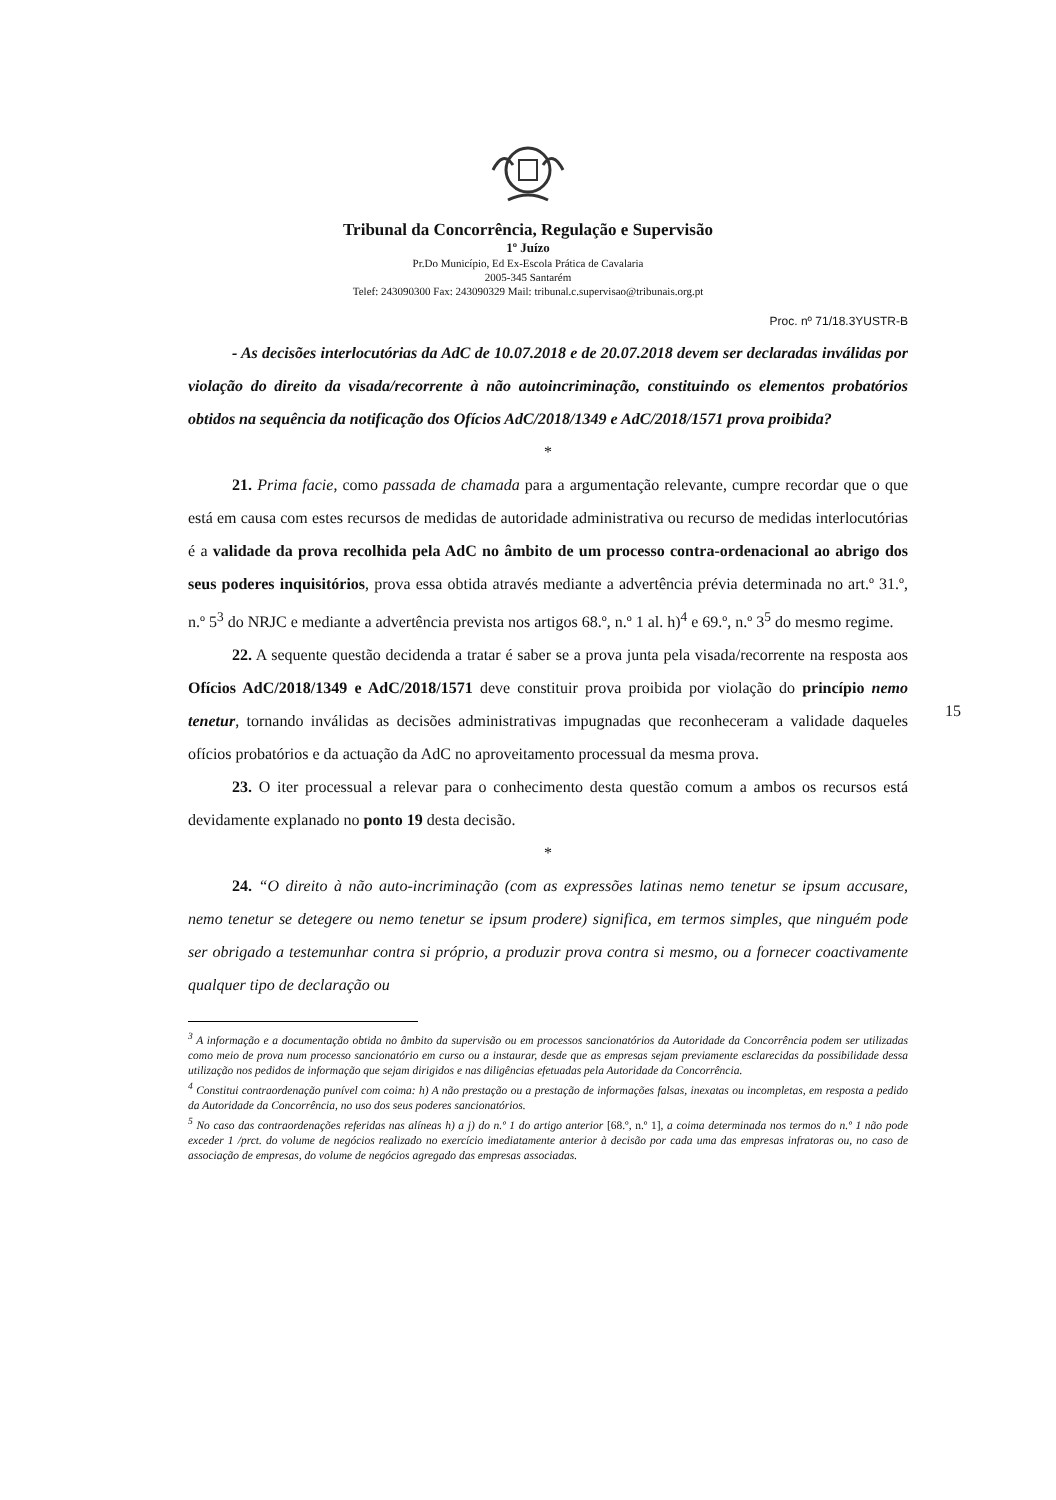Tribunal da Concorrência, Regulação e Supervisão
1º Juízo
Pr.Do Município, Ed Ex-Escola Prática de Cavalaria
2005-345 Santarém
Telef: 243090300 Fax: 243090329 Mail: tribunal.c.supervisao@tribunais.org.pt
Proc. nº 71/18.3YUSTR-B
- As decisões interlocutórias da AdC de 10.07.2018 e de 20.07.2018 devem ser declaradas inválidas por violação do direito da visada/recorrente à não autoincriminação, constituindo os elementos probatórios obtidos na sequência da notificação dos Ofícios AdC/2018/1349 e AdC/2018/1571 prova proibida?
*
21. Prima facie, como passada de chamada para a argumentação relevante, cumpre recordar que o que está em causa com estes recursos de medidas de autoridade administrativa ou recurso de medidas interlocutórias é a validade da prova recolhida pela AdC no âmbito de um processo contra-ordenacional ao abrigo dos seus poderes inquisitórios, prova essa obtida através mediante a advertência prévia determinada no art.º 31.º, n.º 5<sup>3</sup> do NRJC e mediante a advertência prevista nos artigos 68.º, n.º 1 al. h)<sup>4</sup> e 69.º, n.º 3<sup>5</sup> do mesmo regime.
22. A sequente questão decidenda a tratar é saber se a prova junta pela visada/recorrente na resposta aos Ofícios AdC/2018/1349 e AdC/2018/1571 deve constituir prova proibida por violação do princípio nemo tenetur, tornando inválidas as decisões administrativas impugnadas que reconheceram a validade daqueles ofícios probatórios e da actuação da AdC no aproveitamento processual da mesma prova.
23. O iter processual a relevar para o conhecimento desta questão comum a ambos os recursos está devidamente explanado no ponto 19 desta decisão.
*
24. “O direito à não auto-incriminação (com as expressões latinas nemo tenetur se ipsum accusare, nemo tenetur se detegere ou nemo tenetur se ipsum prodere) significa, em termos simples, que ninguém pode ser obrigado a testemunhar contra si próprio, a produzir prova contra si mesmo, ou a fornecer coactivamente qualquer tipo de declaração ou
15
<sup>3</sup> A informação e a documentação obtida no âmbito da supervisão ou em processos sancionatórios da Autoridade da Concorrência podem ser utilizadas como meio de prova num processo sancionatório em curso ou a instaurar, desde que as empresas sejam previamente esclarecidas da possibilidade dessa utilização nos pedidos de informação que sejam dirigidos e nas diligências efetuadas pela Autoridade da Concorrência.
<sup>4</sup> Constitui contraordenação punível com coima: h) A não prestação ou a prestação de informações falsas, inexatas ou incompletas, em resposta a pedido da Autoridade da Concorrência, no uso dos seus poderes sancionatórios.
<sup>5</sup> No caso das contraordenações referidas nas alíneas h) a j) do n.º 1 do artigo anterior [68.º, n.º 1], a coima determinada nos termos do n.º 1 não pode exceder 1 /prct. do volume de negócios realizado no exercício imediatamente anterior à decisão por cada uma das empresas infratoras ou, no caso de associação de empresas, do volume de negócios agregado das empresas associadas.